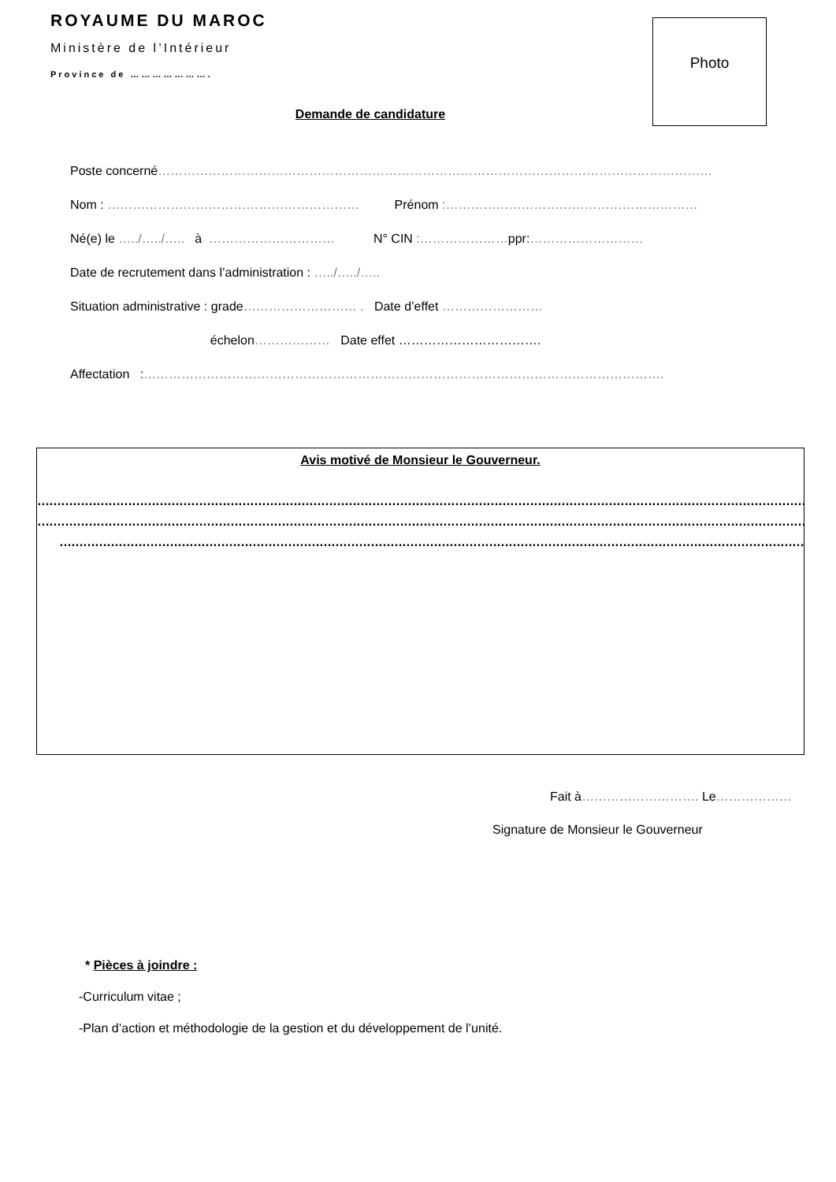ROYAUME DU MAROC
Ministère de l’Intérieur
Province de ………………….
Photo
Demande de candidature
Poste concerné……………………………………………………………………………………………………………………
Nom : …………………………………………………… Prénom :……………………………………………………
Né(e) le …../…../….. à ………………………… N° CIN :…………………ppr:………………………
Date de recrutement dans l’administration : …../…../…..
Situation administrative : grade……………………… . Date d’effet ……………………
échelon……………… Date effet …………………………….
Affectation :…………………………………………………………………………………………………………….
Avis motivé de Monsieur le Gouverneur.
………………………………………………………………………………………………………………………………………………………………………………
………………………………………………………………………………………………………………………………………………………………………………
………………………………………………………………………………………………………………………………………………………………………….
Fait à………………………. Le………………
Signature de Monsieur le Gouverneur
* Pièces à joindre :
-Curriculum vitae ;
-Plan d’action et méthodologie de la gestion et du développement de l’unité.